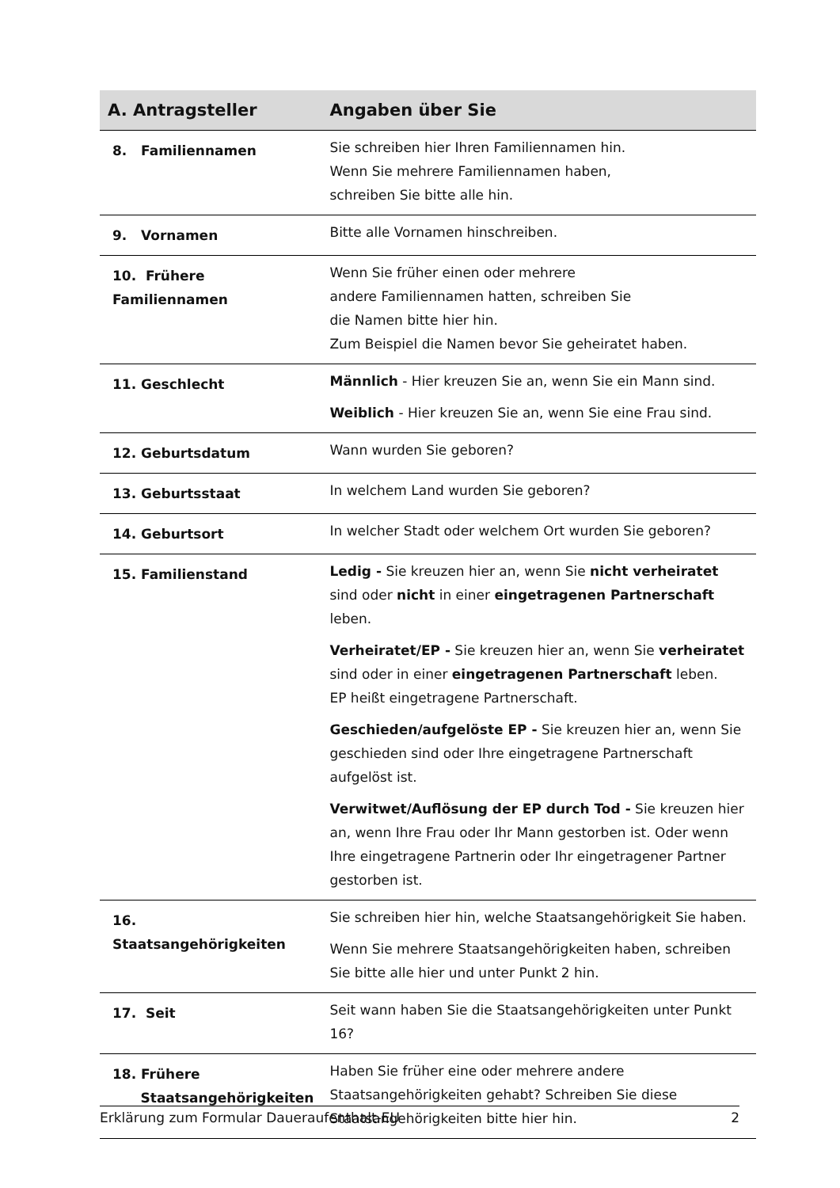| A. Antragsteller | Angaben über Sie |
| --- | --- |
| 8. Familiennamen | Sie schreiben hier Ihren Familiennamen hin. Wenn Sie mehrere Familiennamen haben, schreiben Sie bitte alle hin. |
| 9. Vornamen | Bitte alle Vornamen hinschreiben. |
| 10. Frühere Familiennamen | Wenn Sie früher einen oder mehrere andere Familiennamen hatten, schreiben Sie die Namen bitte hier hin. Zum Beispiel die Namen bevor Sie geheiratet haben. |
| 11. Geschlecht | Männlich - Hier kreuzen Sie an, wenn Sie ein Mann sind. Weiblich - Hier kreuzen Sie an, wenn Sie eine Frau sind. |
| 12. Geburtsdatum | Wann wurden Sie geboren? |
| 13. Geburtsstaat | In welchem Land wurden Sie geboren? |
| 14. Geburtsort | In welcher Stadt oder welchem Ort wurden Sie geboren? |
| 15. Familienstand | Ledig - Sie kreuzen hier an, wenn Sie nicht verheiratet sind oder nicht in einer eingetragenen Partnerschaft leben. Verheiratet/EP - Sie kreuzen hier an, wenn Sie verheiratet sind oder in einer eingetragenen Partnerschaft leben. EP heißt eingetragene Partnerschaft. Geschieden/aufgelöste EP - Sie kreuzen hier an, wenn Sie geschieden sind oder Ihre eingetragene Partnerschaft aufgelöst ist. Verwitwet/Auflösung der EP durch Tod - Sie kreuzen hier an, wenn Ihre Frau oder Ihr Mann gestorben ist. Oder wenn Ihre eingetragene Partnerin oder Ihr eingetragener Partner gestorben ist. |
| 16. Staatsangehörigkeiten | Sie schreiben hier hin, welche Staatsangehörigkeit Sie haben. Wenn Sie mehrere Staatsangehörigkeiten haben, schreiben Sie bitte alle hier und unter Punkt 2 hin. |
| 17. Seit | Seit wann haben Sie die Staatsangehörigkeiten unter Punkt 16? |
| 18. Frühere Staatsangehörigkeiten | Haben Sie früher eine oder mehrere andere Staatsangehörigkeiten gehabt? Schreiben Sie diese Staatsangehörigkeiten bitte hier hin. |
Erklärung zum Formular Daueraufenthalt-EU 2